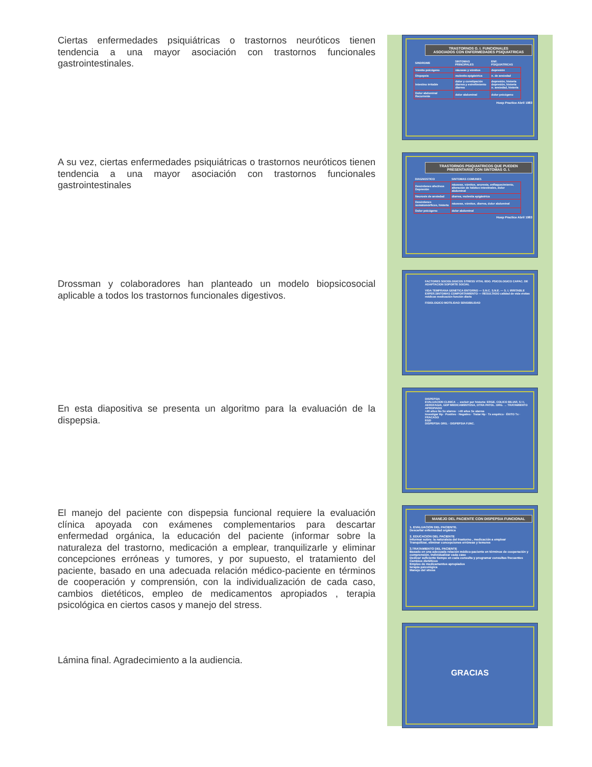Ciertas enfermedades psiquiátricas o trastornos neuróticos tienen tendencia a una mayor asociación con trastornos funcionales gastrointestinales.
TRASTORNOS G. I. FUNCIONALES
ASOCIADOS CON ENFERMEDADES PSIQUIATRICAS
| SINDROME | SINTOMAS PRINCIPALES | ENF. PSIQUIATRICAS |
| --- | --- | --- |
| Vómito psicógeno | náuseas y vómitos | depresión |
| Dispepsia | molestia epigástrica | n. de ansiedad |
| Intestino irritable | dolor y constipación diarrea y estreñimiento diarrea | depresión, histeria depresión, histeria n. ansiedad, histeria |
| Dolor abdominal Recurrente | dolor abdominal | dolor psicógeno |
Hosp Practice Abril 1983
A su vez, ciertas enfermedades psiquiátricas o trastornos neuróticos tienen tendencia a una mayor asociación con trastornos funcionales gastrointestinales
TRASTORNOS PSIQUIATRICOS QUE PUEDEN
PRESENTARSE CON SINTOMAS G. I.
| DIAGNOSTICO | SINTOMAS COMUNES |
| --- | --- |
| Desórdenes afectivos Depresión | náuseas, vómitos, anorexia, enflaquecimiento, alteración de hábitos intestinales, dolor abdominal |
| Neurosis de ansiedad | diarrea, molestia epigástrica |
| Desórdenes somatomórficos, histeria | náuseas, vómitos, diarrea, dolor abdominal |
| Dolor psicógeno | dolor abdominal |
Hosp Practice Abril 1983
Drossman y colaboradores han planteado un modelo biopsicosocial aplicable a todos los trastornos funcionales digestivos.
FACTORES SOCIOLOGICOS STRESS VITAL EDO. PSICOLOGICO CAPAC. DE ADAPTACION SOPORTE SOCIAL
VIDA TEMPRANA GENETICA ENTORNO — S.N.C. S.N.E. — S. I. IRRITABLE EXPER.SINTOMAS COMPORTAMIENTO — RESULTADO calidad de vida visitas médicas medicación función diaria
FISIOLOGICO MOTILIDAD SENSIBILIDAD
En esta diapositiva se presenta un algoritmo para la evaluación de la dispepsia.
DISPEPSIA
EVALUACION CLINICA → excluir por historia: ERGE, COLICO BILIAR, S I I, AEROFAGIA, GDP MEDICAMENTOSA, OTRA PATOL. ORG. → TRATAMIENTO APROPIADO
<40 años No Sx alarma · >40 años Sx alarma
Investigar Hp · Positivo · Negativo · Tratar Hp · Tx empírico · ÉXITO Tx · FRACASO
EGD
DISPEPSIA ORG. · DISPEPSIA FUNC.
El manejo del paciente con dispepsia funcional requiere la evaluación clínica apoyada con exámenes complementarios para descartar enfermedad orgánica, la educación del paciente (informar sobre la naturaleza del trastorno, medicación a emplear, tranquilizarle y eliminar concepciones erróneas y tumores, y por supuesto, el tratamiento del paciente, basado en una adecuada relación médico-paciente en términos de cooperación y comprensión, con la individualización de cada caso, cambios dietéticos, empleo de medicamentos apropiados , terapia psicológica en ciertos casos y manejo del stress.
MANEJO DEL PACIENTE CON DISPEPSIA FUNCIONAL
1. EVALUACION DEL PACIENTE.
Descartar enfermedad orgánica
2. EDUCACION DEL PACIENTE
Informar sobre: la naturaleza del trastorno , medicación a emplear
Tranquilizar, eliminar concepciones erróneas y temores
3.TRATAMIENTO DEL PACIENTE
Basado en una adecuada relación médico-paciente en términos de cooperación y comprensión. Individualizar cada caso
Dedicar suficiente tiempo en cada consulta y programar consultas frecuentes
Cambios dietéticos
Empleo de medicamentos apropiados
terapia psicológica
Manejo del stress
Lámina final. Agradecimiento a la audiencia.
GRACIAS